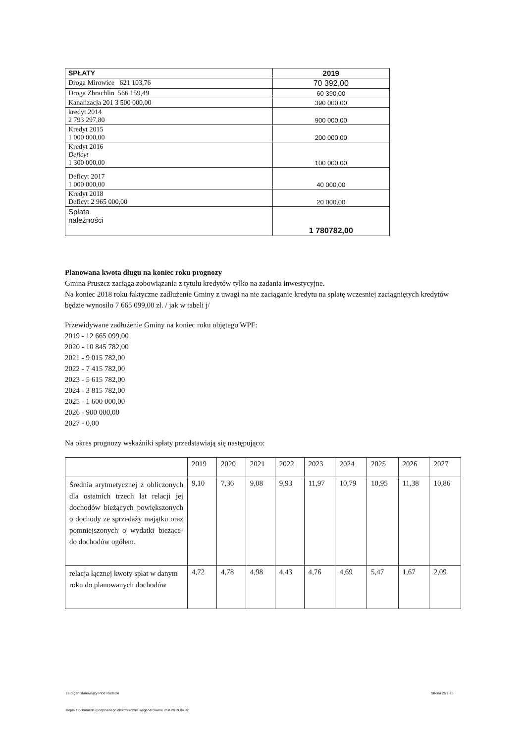| SPŁATY | 2019 |
| Droga Mirowice 621 103,76 | 70 392,00 |
| Droga Zbrachlin 566 159,49 | 60 390,00 |
| Kanalizacja 201 3 500 000,00 | 390 000,00 |
| kredyt 2014 2 793 297,80 | 900 000,00 |
| Kredyt 2015 1 000 000,00 | 200 000,00 |
| Kredyt 2016 Deficyt 1 300 000,00 | 100 000,00 |
| Deficyt 2017 1 000 000,00 | 40 000,00 |
| Kredyt 2018 Deficyt 2 965 000,00 | 20 000,00 |
| Spłata należności | 1 780782,00 |
Planowana kwota długu na koniec roku prognozy
Gmina Pruszcz zaciąga zobowiązania z tytułu kredytów tylko na zadania inwestycyjne.
Na koniec 2018 roku faktyczne zadłużenie Gminy z uwagi na nie zaciąganie kredytu na spłatę wczesniej zaciągniętych kredytów będzie wynosiło 7 665 099,00 zł. / jak w tabeli j/
Przewidywane zadłużenie Gminy na koniec roku objętego WPF:
2019 - 12 665 099,00
2020 - 10 845 782,00
2021 - 9 015 782,00
2022 - 7 415 782,00
2023 - 5 615 782,00
2024 - 3 815 782,00
2025 - 1 600 000,00
2026 - 900 000,00
2027 - 0,00
Na okres prognozy wskaźniki spłaty przedstawiają się następująco:
| | 2019 | 2020 | 2021 | 2022 | 2023 | 2024 | 2025 | 2026 | 2027 |
| --- | --- | --- | --- | --- | --- | --- | --- | --- | --- |
| Średnia arytmetycznej z obliczonych dla ostatnich trzech lat relacji jej dochodów bieżących powiększonych o dochody ze sprzedaży majątku oraz pomniejszonych o wydatki bieżące- do dochodów ogółem. | 9,10 | 7,36 | 9,08 | 9,93 | 11,97 | 10,79 | 10,95 | 11,38 | 10,86 |
| relacja łącznej kwoty spłat w danym roku do planowanych dochodów | 4,72 | 4,78 | 4,98 | 4,43 | 4,76 | 4,69 | 5,47 | 1,67 | 2,09 |
za organ stanowiący Piotr Radecki
Strona 25 z 26
Kopia z dokumentu podpisanego elektronicznie wygenerowana dnia 2019.04.02